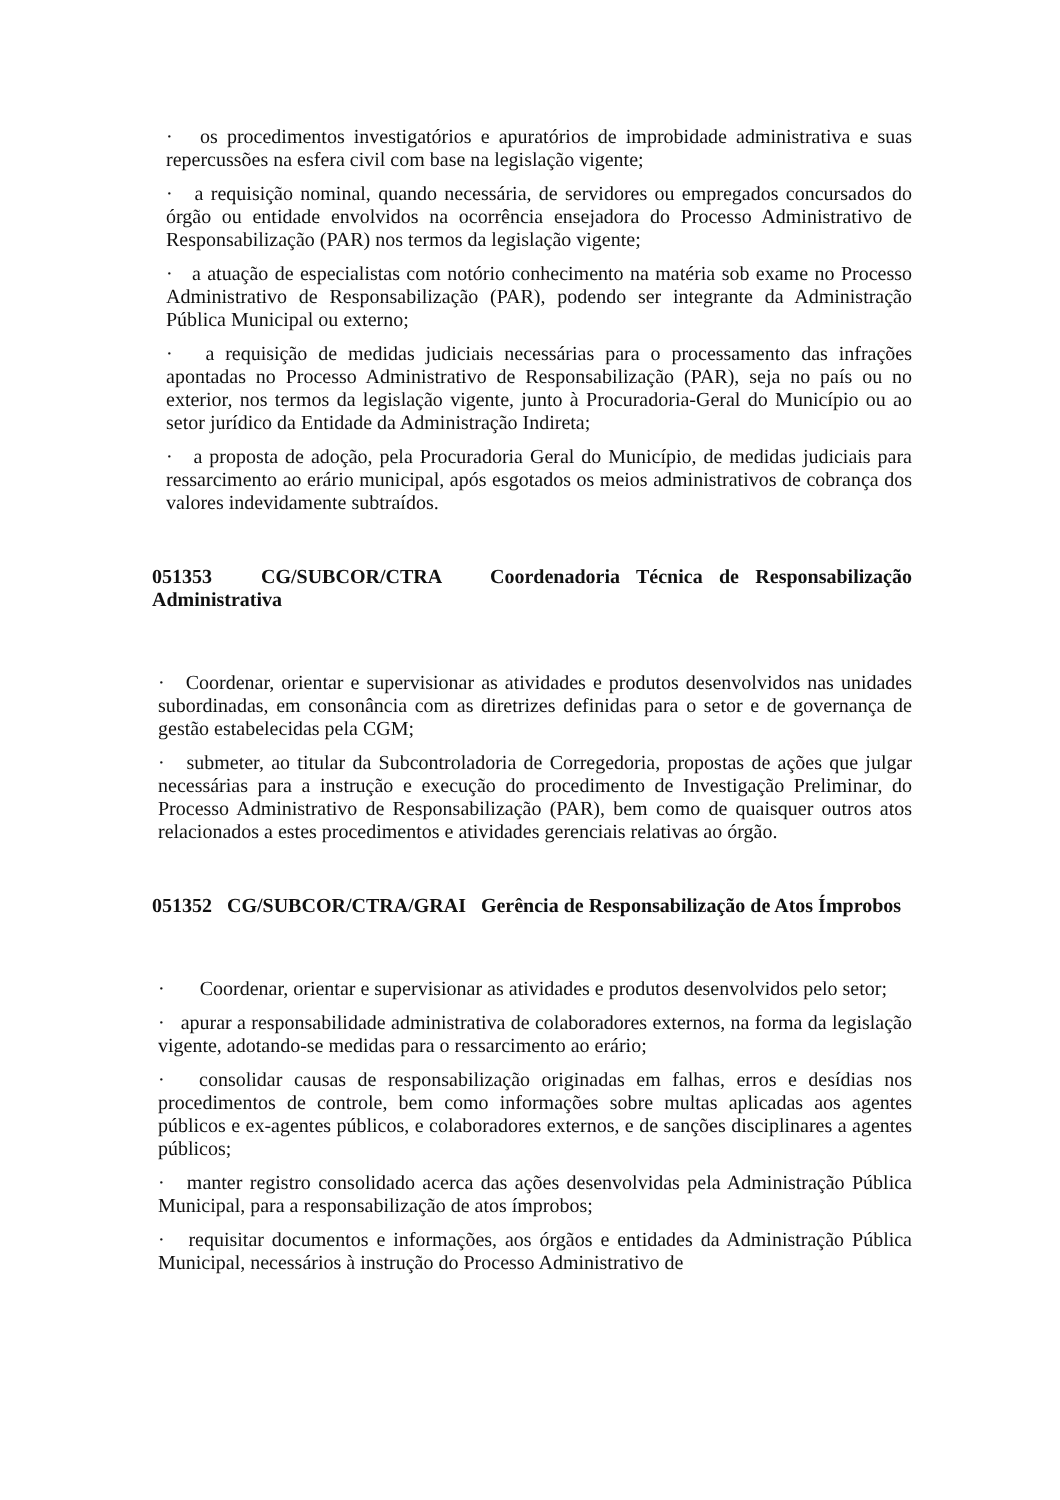· os procedimentos investigatórios e apuratórios de improbidade administrativa e suas repercussões na esfera civil com base na legislação vigente;
· a requisição nominal, quando necessária, de servidores ou empregados concursados do órgão ou entidade envolvidos na ocorrência ensejadora do Processo Administrativo de Responsabilização (PAR) nos termos da legislação vigente;
· a atuação de especialistas com notório conhecimento na matéria sob exame no Processo Administrativo de Responsabilização (PAR), podendo ser integrante da Administração Pública Municipal ou externo;
· a requisição de medidas judiciais necessárias para o processamento das infrações apontadas no Processo Administrativo de Responsabilização (PAR), seja no país ou no exterior, nos termos da legislação vigente, junto à Procuradoria-Geral do Município ou ao setor jurídico da Entidade da Administração Indireta;
· a proposta de adoção, pela Procuradoria Geral do Município, de medidas judiciais para ressarcimento ao erário municipal, após esgotados os meios administrativos de cobrança dos valores indevidamente subtraídos.
051353 CG/SUBCOR/CTRA Coordenadoria Técnica de Responsabilização Administrativa
· Coordenar, orientar e supervisionar as atividades e produtos desenvolvidos nas unidades subordinadas, em consonância com as diretrizes definidas para o setor e de governança de gestão estabelecidas pela CGM;
· submeter, ao titular da Subcontroladoria de Corregedoria, propostas de ações que julgar necessárias para a instrução e execução do procedimento de Investigação Preliminar, do Processo Administrativo de Responsabilização (PAR), bem como de quaisquer outros atos relacionados a estes procedimentos e atividades gerenciais relativas ao órgão.
051352 CG/SUBCOR/CTRA/GRAI Gerência de Responsabilização de Atos Ímprobos
· Coordenar, orientar e supervisionar as atividades e produtos desenvolvidos pelo setor;
· apurar a responsabilidade administrativa de colaboradores externos, na forma da legislação vigente, adotando-se medidas para o ressarcimento ao erário;
· consolidar causas de responsabilização originadas em falhas, erros e desídias nos procedimentos de controle, bem como informações sobre multas aplicadas aos agentes públicos e ex-agentes públicos, e colaboradores externos, e de sanções disciplinares a agentes públicos;
· manter registro consolidado acerca das ações desenvolvidas pela Administração Pública Municipal, para a responsabilização de atos ímprobos;
· requisitar documentos e informações, aos órgãos e entidades da Administração Pública Municipal, necessários à instrução do Processo Administrativo de